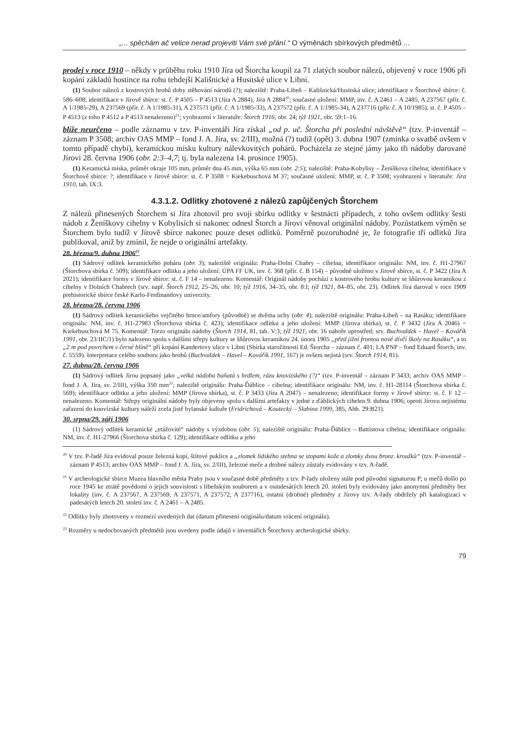„... spěchám ač velice nerad projeviti Vám své přání.“ O výměnách sbírkových předmětů ...
prodej v roce 1910 – někdy v průběhu roku 1910 Jíra od Štorcha koupil za 71 zlatých soubor nálezů, objevený v roce 1906 při kopání základů hostince na rohu tehdejší Kališnické a Husitské ulice v Libni.
(1) Soubor nálezů z kostrových hrobů doby stěhování národů (?); naleziště: Praha-Libeň – Kališnická/Husitská ulice; identifikace v Štorchově sbírce: č. 586–608; identifikace v Jírově sbírce: st. č. P 4505 – P 4513 (Jíra A 2884), Jíra A 2884<sup>20</sup>; současné uložení: MMP, inv. č. A 2461 – A 2485, A 237567 (přír. č. A 1/1985-29), A 237569 (přír. č. A 1/1985-31), A 237571 (přír. č. A 1/1985-33), A 237572 (přír. č. A 1/1985-34), A 237716 (přír. č. A 10/1985), st. č. P 4505 – P 4513 (z toho P 4512 a P 4513 nenalezeno)<sup>21</sup>; vyobrazení v literatuře: Štorch 1916, obr. 24; týž 1921, obr. 59:1–16.
blíže neurčeno – podle záznamu v tzv. P-inventáři Jíra získal „od p. uč. Štorcha při poslední návštěvě“ (tzv. P-inventář – záznam P 3508; archiv OAS MMP – fond J. A. Jíra, sv. 2/III), možná (?) tudíž (opět) 3. dubna 1907 (zmínka o svatbě ovšem v tomto případě chybí), keramickou misku kultury nálevkovitých pohárů. Pocházela ze stejné jámy jako tři nádoby darované Jírovi 28. června 1906 (obr. 2:3–4,7; tj. byla nalezena 14. prosince 1905).
(1) Keramická miska, průměr okraje 105 mm, průměr dna 45 mm, výška 65 mm (obr. 2:5); naleziště: Praha-Kobylisy – Ženíškova cihelna; identifikace v Štorchově sbírce: ?; identifikace v Jírově sbírce: st. č. P 3508 = Kiekebuschová M 37; současné uložení: MMP, st. č. P 3508; vyobrazení v literatuře: Jíra 1910, tab. IX:3.
4.3.1.2. Odlitky zhotovené z nálezů zapůjčených Štorchem
Z nálezů přinesených Štorchem si Jíra zhotovil pro svoji sbírku odlitky v šestnácti případech, z toho ovšem odlitky šesti nádob z Ženíškovy cihelny v Kobylisích si nakonec odnesl Štorch a Jírovi věnoval originální nádoby. Pozůstatkem výměn se Štorchem bylo tudíž v Jírově sbírce nakonec pouze deset odlitků. Poměrně pozoruhodné je, že fotografie tří odlitků Jíra publikoval, aniž by zmínil, že nejde o originální artefakty.
28. března/9. dubna 1906<sup>22</sup>
(1) Sádrový odlitek keramického poháru (obr. 3); naleziště originálu: Praha-Dolní Chabry – cihelna; identifikace originálu: NM, inv. č. H1-27967 (Štorchova sbírka č. 509); identifikace odlitku a jeho uložení: ÚPA FF UK, inv. č. 368 (přír. č. B 154) – původně uloženo v Jírově sbírce, st. č. P 3422 (Jíra A 2021); identifikace formy v Jírově sbírce: st. č. F 14 – nenalezeno. Komentář: Originál nádoby pochází z kostrového hrobu kultury se šňůrovou keramikou z cihelny v Dolních Chabrech (srv. např. Štorch 1912, 25–26, obr. 10; týž 1916, 34–35, obr. 8:I; týž 1921, 84–85, obr. 23). Odlitek Jíra daroval v roce 1909 prehistorické sbírce české Karlo-Ferdinandovy univerzity.
28. března/28. června 1906
(1) Sádrový odlitek keramického vejčitého hrnce/amfory (původně) se dvěma uchy (obr. 4); naleziště originálu: Praha-Libeň – na Rasáku; identifikace originálu: NM, inv. č. H1-27983 (Štorchova sbírka č. 423); identifikace odlitku a jeho uložení: MMP (Jírova sbírka), st. č. P 3432 (Jíra A 2046) = Kiekebuschová M 75. Komentář: Torzo originálu nádoby (Štorch 1914, 81, tab. V:3; týž 1921, obr. 16 nahoře uprostřed; srv. Buchvaldek – Havel – Kovářík 1991, obr. 23:IIC/1) bylo nalezeno spolu s dalšími střepy kultury se šňůrovou keramikou 24. února 1905 „před jižní frontou nové dívčí školy na Rasáku“, a to „2 m pod povrchem v černé hlíně“ při kopání Kandertovy ulice v Libni (Sbírka starožitností Ed. Štorcha – záznam č. 401; LA PNP – fond Eduard Štorch, inv. č. 5559). Interpretace celého souboru jako hrobů (Buchvaldek – Havel – Kovářík 1991, 167) je ovšem nejistá (srv. Štorch 1914, 81).
27. dubna/28. června 1906
(1) Sádrový odlitek Jírou popsaný jako „velká nádoba baňatá s hrdlem, rázu knovízského (?)“ (tzv. P-inventář – záznam P 3433; archiv OAS MMP – fond J. A. Jíra, sv. 2/III), výška 350 mm<sup>23</sup>; naleziště originálu: Praha-Ďáblice – cihelna; identifikace originálu: NM, inv. č. H1-28114 (Štorchova sbírka č. 569); identifikace odlitku a jeho uložení: MMP (Jírova sbírka), st. č. P 3433 (Jíra A 2047) – nenalezeno; identifikace formy v Jírově sbírce: st. č. F 12 – nenalezeno. Komentář: Střepy originální nádoby byly objeveny spolu s dalšími artefakty v jedné z ďáblických cihelen 9. dubna 1906; oproti Jírovu nejistému zařazení do knovízské kultury náleží zcela jistě bylanské kultuře (Fridrichová – Koutecký – Slabina 1999, 385, Abb. 29:B21).
30. srpna/29. září 1906
(1) Sádrový odlitek keramické „etážovité“ nádoby s výzdobou (obr. 5); naleziště originálu: Praha-Ďáblice – Battistova cihelna; identifikace originálu: NM, inv. č. H1-27966 (Štorchova sbírka č. 129); identifikace odlitku a jeho
<sup>20</sup> V tzv. P-řadě Jíra evidoval pouze železná kopí, štítové puklice a „zlomek lidského stehna se stopami kože a zlomky dvou bronz. kroužků“ (tzv. P-inventář – záznam P 4513; archiv OAS MMP – fond J. A. Jíra, sv. 2/III), železné meče a drobné nálezy zůstaly evidovány v tzv. A-řadě.
<sup>21</sup> V archeologické sbírce Muzea hlavního města Prahy jsou v současné době předměty z tzv. P-řady uloženy stále pod původní signaturou P; u mečů došlo po roce 1945 ke ztrátě povědomí o jejich souvislosti s libeňským souborem a v osmdesátých letech 20. století byly evidovány jako anonymní předměty bez lokality (inv. č. A 237567, A 237569, A 237571, A 237572, A 237716), ostatní (drobné) předměty z Jírovy tzv. A-řady obdržely při katalogizaci v padesátých letech 20. století inv. č. A 2461 – A 2485.
<sup>22</sup> Odlitky byly zhotoveny v rozmezí uvedených dat (datum přinesení originálu/datum vrácení originálu).
<sup>23</sup> Rozměry u nedochovaných předmětů jsou uvedeny podle údajů v inventářích Štorchovy archeologické sbírky.
79